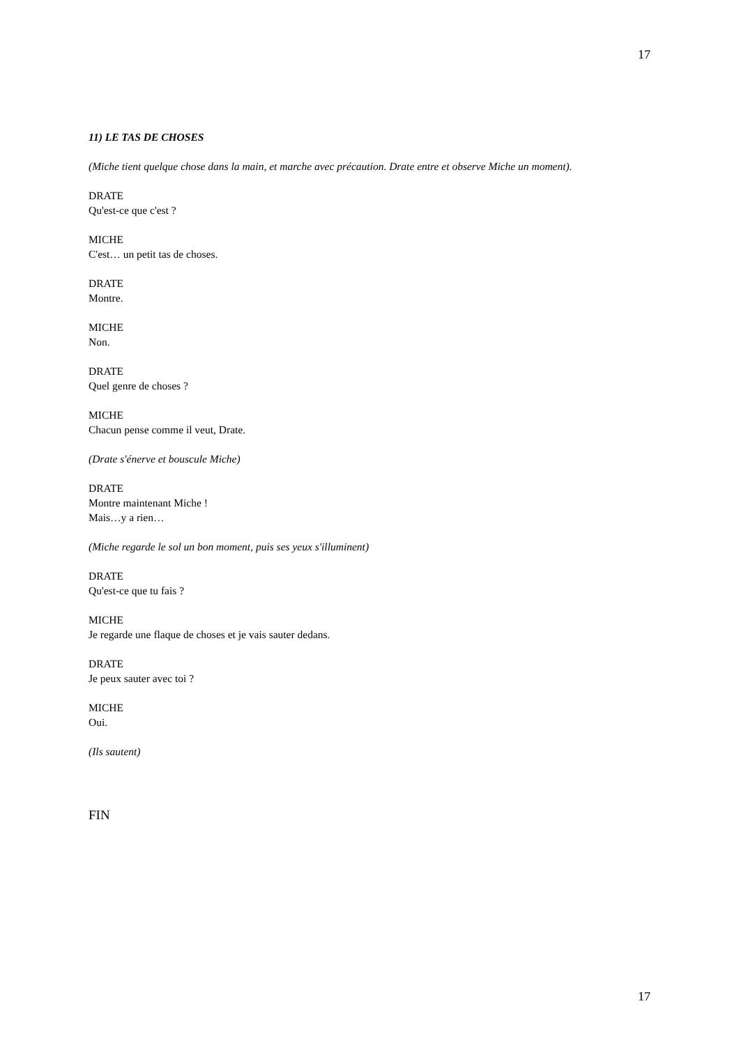17
11) LE TAS DE CHOSES
(Miche tient quelque chose dans la main, et marche avec précaution. Drate entre et observe Miche un moment).
DRATE
Qu'est-ce que c'est ?
MICHE
C'est… un petit tas de choses.
DRATE
Montre.
MICHE
Non.
DRATE
Quel genre de choses ?
MICHE
Chacun pense comme il veut, Drate.
(Drate s'énerve et bouscule Miche)
DRATE
Montre maintenant Miche !
Mais…y a rien…
(Miche regarde le sol un bon moment, puis ses yeux s'illuminent)
DRATE
Qu'est-ce que tu fais ?
MICHE
Je regarde une flaque de choses et je vais sauter dedans.
DRATE
Je peux sauter avec toi ?
MICHE
Oui.
(Ils sautent)
FIN
17